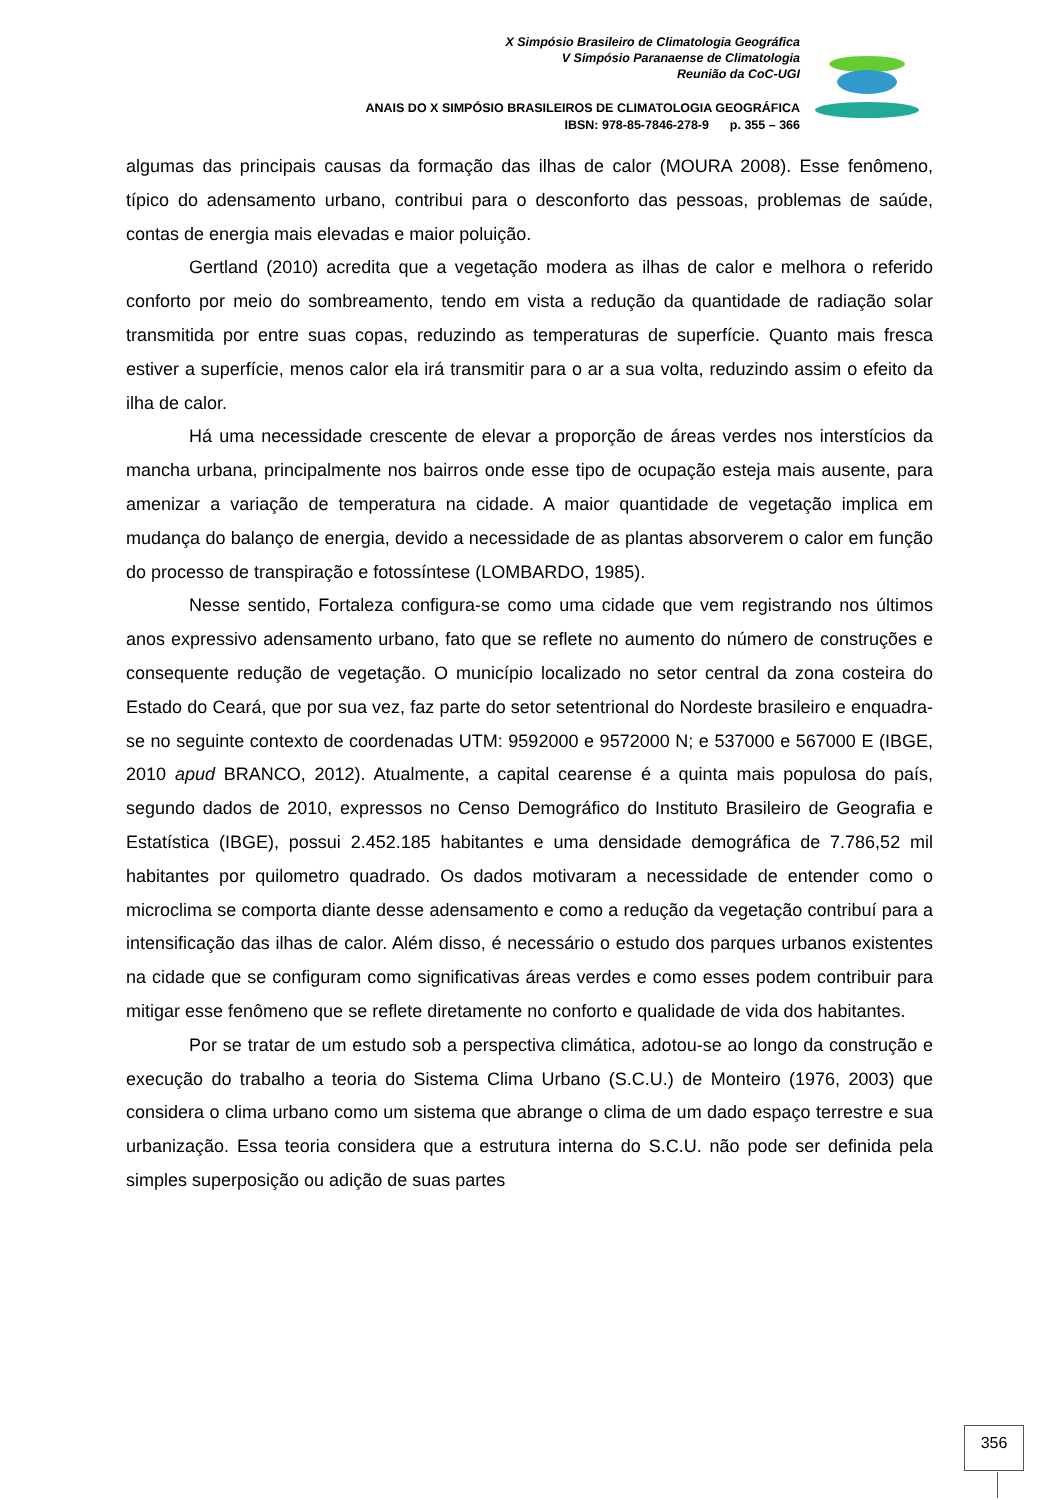X Simpósio Brasileiro de Climatologia Geográfica
V Simpósio Paranaense de Climatologia
Reunião da CoC-UGI
ANAIS DO X SIMPÓSIO BRASILEIROS DE CLIMATOLOGIA GEOGRÁFICA
IBSN: 978-85-7846-278-9 p. 355 – 366
algumas das principais causas da formação das ilhas de calor (MOURA 2008). Esse fenômeno, típico do adensamento urbano, contribui para o desconforto das pessoas, problemas de saúde, contas de energia mais elevadas e maior poluição.
Gertland (2010) acredita que a vegetação modera as ilhas de calor e melhora o referido conforto por meio do sombreamento, tendo em vista a redução da quantidade de radiação solar transmitida por entre suas copas, reduzindo as temperaturas de superfície. Quanto mais fresca estiver a superfície, menos calor ela irá transmitir para o ar a sua volta, reduzindo assim o efeito da ilha de calor.
Há uma necessidade crescente de elevar a proporção de áreas verdes nos interstícios da mancha urbana, principalmente nos bairros onde esse tipo de ocupação esteja mais ausente, para amenizar a variação de temperatura na cidade. A maior quantidade de vegetação implica em mudança do balanço de energia, devido a necessidade de as plantas absorverem o calor em função do processo de transpiração e fotossíntese (LOMBARDO, 1985).
Nesse sentido, Fortaleza configura-se como uma cidade que vem registrando nos últimos anos expressivo adensamento urbano, fato que se reflete no aumento do número de construções e consequente redução de vegetação. O município localizado no setor central da zona costeira do Estado do Ceará, que por sua vez, faz parte do setor setentrional do Nordeste brasileiro e enquadra-se no seguinte contexto de coordenadas UTM: 9592000 e 9572000 N; e 537000 e 567000 E (IBGE, 2010 apud BRANCO, 2012). Atualmente, a capital cearense é a quinta mais populosa do país, segundo dados de 2010, expressos no Censo Demográfico do Instituto Brasileiro de Geografia e Estatística (IBGE), possui 2.452.185 habitantes e uma densidade demográfica de 7.786,52 mil habitantes por quilometro quadrado. Os dados motivaram a necessidade de entender como o microclima se comporta diante desse adensamento e como a redução da vegetação contribuí para a intensificação das ilhas de calor. Além disso, é necessário o estudo dos parques urbanos existentes na cidade que se configuram como significativas áreas verdes e como esses podem contribuir para mitigar esse fenômeno que se reflete diretamente no conforto e qualidade de vida dos habitantes.
Por se tratar de um estudo sob a perspectiva climática, adotou-se ao longo da construção e execução do trabalho a teoria do Sistema Clima Urbano (S.C.U.) de Monteiro (1976, 2003) que considera o clima urbano como um sistema que abrange o clima de um dado espaço terrestre e sua urbanização. Essa teoria considera que a estrutura interna do S.C.U. não pode ser definida pela simples superposição ou adição de suas partes
356